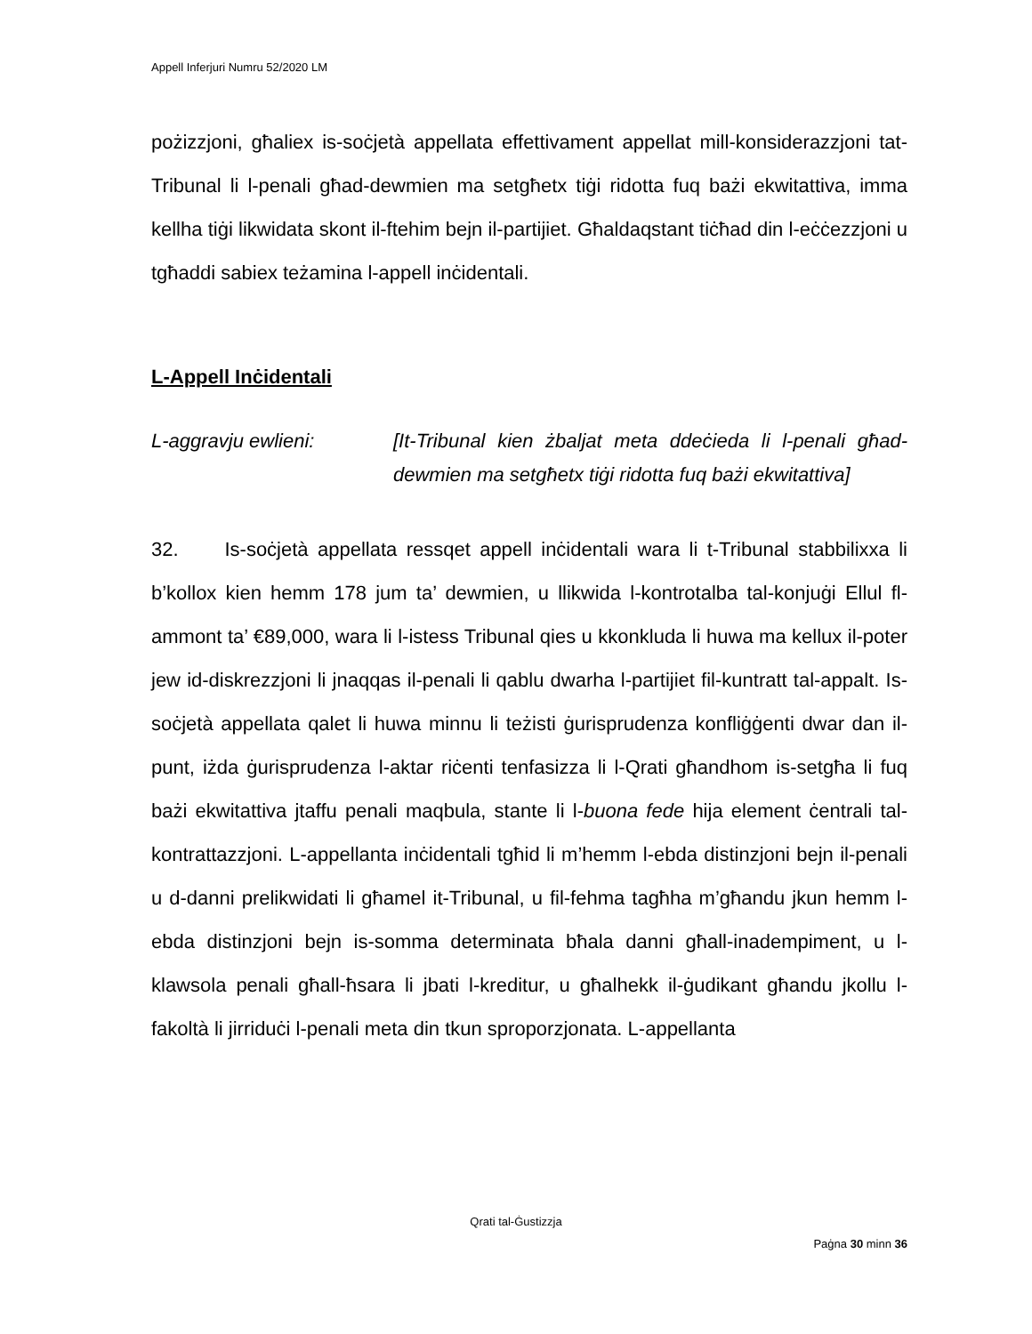Appell Inferjuri Numru 52/2020 LM
pożizzjoni, għaliex is-soċjetà appellata effettivament appellat mill-konsiderazzjoni tat-Tribunal li l-penali għad-dewmien ma setgħetx tiġi ridotta fuq bażi ekwitattiva, imma kellha tiġi likwidata skont il-ftehim bejn il-partijiet. Għaldaqstant tiċħad din l-eċċezzjoni u tgħaddi sabiex teżamina l-appell inċidentali.
L-Appell Inċidentali
L-aggravju ewlieni: [It-Tribunal kien żbaljat meta ddeċieda li l-penali għad-dewmien ma setgħetx tiġi ridotta fuq bażi ekwitattiva]
32. Is-soċjetà appellata ressqet appell inċidentali wara li t-Tribunal stabbilixxa li b’kollox kien hemm 178 jum ta’ dewmien, u llikwida l-kontrotalba tal-konjuġi Ellul fl-ammont ta’ €89,000, wara li l-istess Tribunal qies u kkonkluda li huwa ma kellux il-poter jew id-diskrezzjoni li jnaqqas il-penali li qablu dwarha l-partijiet fil-kuntratt tal-appalt. Is-soċjetà appellata qalet li huwa minnu li teżisti ġurisprudenza konfliġġenti dwar dan il-punt, iżda ġurisprudenza l-aktar riċenti tenfasizza li l-Qrati għandhom is-setgħa li fuq bażi ekwitattiva jtaffu penali maqbula, stante li l-buona fede hija element ċentrali tal-kontrattazzjoni. L-appellanta inċidentali tgħid li m’hemm l-ebda distinzjoni bejn il-penali u d-danni prelikwidati li għamel it-Tribunal, u fil-fehma tagħha m’għandu jkun hemm l-ebda distinzjoni bejn is-somma determinata bħala danni għall-inadempiment, u l-klawsola penali għall-ħsara li jbati l-kreditur, u għalhekk il-ġudikant għandu jkollu l-fakoltà li jirriduċi l-penali meta din tkun sproporzjonata. L-appellanta
Qrati tal-Ġustizzja
Paġna 30 minn 36